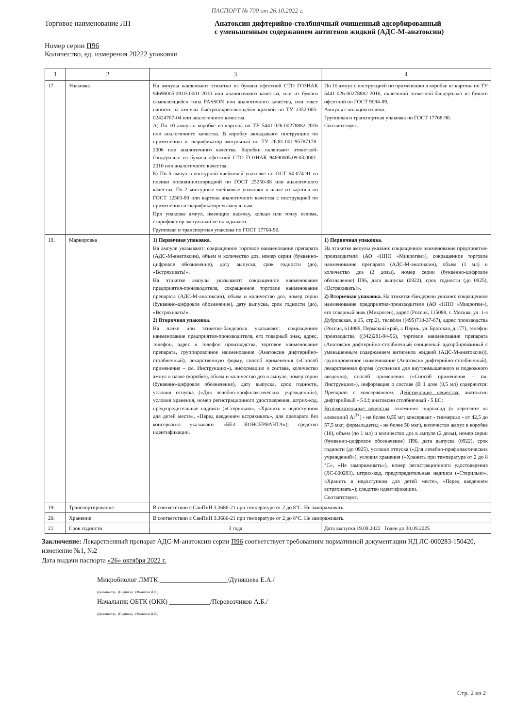ПАСПОРТ № 700 от 26.10.2022 г.
Торговое наименование ЛП Анатоксин дифтерийно-столбнячный очищенный адсорбированный
с уменьшенным содержанием антигенов жидкий (АДС-М-анатоксин)
Номер серии П96
Количество, ед. измерения 20222 упаковки
| 1 | 2 | 3 | 4 |
| --- | --- | --- | --- |
| 17. | Упаковка | На ампулы наклеивают этикетки из бумаги офсетной СТО ГОЗНАК 94690005.09.03.0001-2010 или аналогичного качества, или из бумаги самоклеящейся типа FASSON или аналогичного качества, или текст наносят на ампулы быстрозакрепляющейся краской по ТУ 2352-005-02424767-04 или аналогичного качества. А) По 10 ампул в коробке из картона по ТУ 5441-026-00278882-2016 или аналогичного качества. В коробку вкладывают инструкцию по применению и скарификатор ампульный по ТУ 26.81-001-95787178-2006 или аналогичного качества. Коробки оклеивают этикеткой-бандеролью из бумаги офсетной СТО ГОЗНАК 94690005.09.03.0001-2010 или аналогичного качества. Б) По 5 ампул в контурной ячейковой упаковке по ОСТ 64-074-91 из пленки поливинилхлоридной по ГОСТ 25250-88 или аналогичного качества. По 2 контурные ячейковые упаковки в пачке из картона по ГОСТ 12303-80 или картона аналогичного качества с инструкцией по применению и скарификатором ампульным. При упаковке ампул, имеющих насечку, кольцо или точку излома, скарификатор ампульный не вкладывают. Групповая и транспортная упаковка по ГОСТ 17768-90. | По 10 ампул с инструкцией по применению в коробке из картона по ТУ 5441-026-00278882-2016, оклеенной этикеткой-бандеролью из бумаги офсетной по ГОСТ 9094-89. Ампулы с кольцом излома. Групповая и транспортная упаковка по ГОСТ 17768-90. Соответствует. |
| 18. | Маркировка | 1) Первичная упаковка . На ампуле указывают: сокращенное торговое наименование препарата (АДС-М-анатоксин), объем и количество доз, номер серии (буквенно-цифровое обозначение), дату выпуска, срок годности (до), «Встряхивать!». На этикетке ампулы указывают: сокращенное наименование предприятия-производителя, сокращенное торговое наименование препарата (АДС-М-анатоксин), объем и количество доз, номер серии (буквенно-цифровое обозначение), дату выпуска, срок годности (до), «Встряхивать!». 2) Вторичная упаковка . На пачке или этикетке-бандероли указывают: сокращенное наименование предприятия-производителя, его товарный знак, адрес, телефон, адрес и телефон производства, торговое наименование препарата, группировочное наименование (Анатоксин дифтерийно-столбнячный), лекарственную форму, способ применения («Способ применения – см. Инструкцию»), информацию о составе, количество ампул в пачке (коробке), объем и количество доз в ампуле, номер серии (буквенно-цифровое обозначение), дату выпуска, срок годности, условия отпуска («Для лечебно-профилактических учреждений»), условия хранения, номер регистрационного удостоверения, штрих-код, предупредительные надписи («Стерильно», «Хранить в недоступном для детей месте», «Перед введением встряхивать», для препарата без консерванта указывают «БЕЗ КОНСЕРВАНТА»); средство идентификации. | 1) Первичная упаковка . На этикетке ампулы указано: сокращенное наименование предприятия-производителя (АО «НПО «Микроген»), сокращенное торговое наименование препарата (АДС-М-анатоксин), объем (1 мл) и количество доз (2 дозы), номер серии (буквенно-цифровое обозначение) П96, дата выпуска (0922), срок годности (до 0925), «Встряхивать!». 2) Вторичная упаковка. На этикетке-бандероли указано: сокращенное наименование предприятия-производителя (АО «НПО «Микроген»), его товарный знак (Микроген), адрес (Россия, 115088, г. Москва, ул. 1-я Дубровская, д.15, стр.2), телефон ((495)710-37-87), адрес производства (Россия, 614089, Пермский край, г. Пермь, ул. Братская, д.177), телефон производства ((342)281-94-96), торговое наименование препарата (Анатоксин дифтерийно-столбнячный очищенный адсорбированный с уменьшенным содержанием антигенов жидкий (АДС-М-анатоксин)), группировочное наименование (Анатоксин дифтерийно-столбнячный), лекарственная форма (суспензия для внутримышечного и подкожного введения), способ применения («Способ применения – см. Инструкцию»), информация о составе (В 1 дозе (0,5 мл) содержится: Препарат с консервантом: Действующие вещества: анатоксин дифтерийный - 5 Lf; анатоксин столбнячный - 5 ЕС; Вспомогательные вещества : алюминия гидроксид (в пересчете на алюминий Al<sup>3+</sup>) - не более 0,55 мг; консервант - тиомерсал - от 42,5 до 57,5 мкг; формальдегид - не более 50 мкг), количество ампул в коробке (10), объем (по 1 мл) и количество доз в ампуле (2 дозы), номер серии (буквенно-цифровое обозначение) П96, дата выпуска (0922), срок годности (до 0925), условия отпуска («Для лечебно-профилактических учреждений»), условия хранения («Хранить при температуре от 2 до 8 °С», «Не замораживать»), номер регистрационного удостоверения (ЛС-000283), штрих-код, предупредительные надписи («Стерильно», «Хранить в недоступном для детей месте», «Перед введением встряхивать»); средство идентификации. Соответствует. |
| 19. | Транспортирование | В соответствии с СанПиН 3.3686-21 при температуре от 2 до 8°С. Не замораживать. | |
| 20. | Хранение | В соответствии с СанПиН 3.3686-21 при температуре от 2 до 8°С. Не замораживать. | |
| 21 | Срок годности | 3 года | Дата выпуска 19.09.2022 Годен до 30.09.2025 |
Заключение: Лекарственный препарат АДС-М-анатоксин серии П96 соответствует требованиям нормативной документации НД ЛС-000283-150420, изменение №1, №2
Дата выдачи паспорта «26» октября 2022 г.
Микробиолог ЛМТК ____________________/Дуняшева Е.А./
(Должность) (Подпись) (Фамилия И.О.)
Начальник ОБТК (ОКК) ____________/Перевозчиков А.Б./
(Должность) (Подпись) (Фамилия И.О.)
Стр. 2 из 2